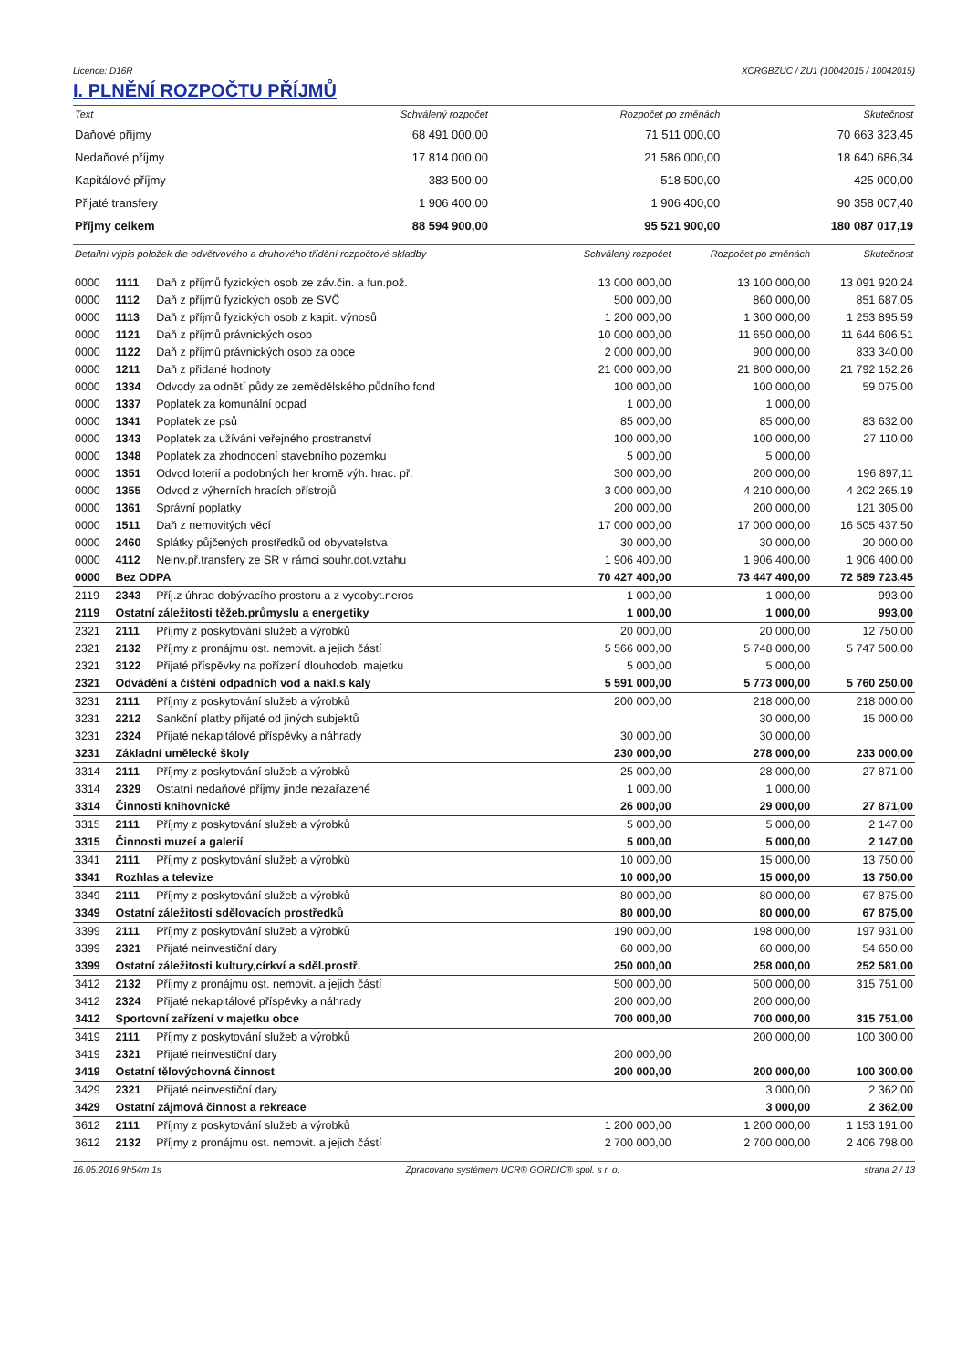Licence: D16R XCRGBZUC / ZU1 (10042015 / 10042015)
I. PLNĚNÍ ROZPOČTU PŘÍJMŮ
| Text | Schválený rozpočet | Rozpočet po změnách | Skutečnost |
| --- | --- | --- | --- |
| Daňové příjmy | 68 491 000,00 | 71 511 000,00 | 70 663 323,45 |
| Nedaňové příjmy | 17 814 000,00 | 21 586 000,00 | 18 640 686,34 |
| Kapitálové příjmy | 383 500,00 | 518 500,00 | 425 000,00 |
| Přijaté transfery | 1 906 400,00 | 1 906 400,00 | 90 358 007,40 |
| Příjmy celkem | 88 594 900,00 | 95 521 900,00 | 180 087 017,19 |
| Detailní výpis položek dle odvětvového a druhového třídění rozpočtové skladby | | | Schválený rozpočet | Rozpočet po změnách | Skutečnost |
| --- | --- | --- | --- | --- | --- |
| 0000 | 1111 | Daň z příjmů fyzických osob ze záv.čin. a fun.pož. | 13 000 000,00 | 13 100 000,00 | 13 091 920,24 |
| 0000 | 1112 | Daň z příjmů fyzických osob ze SVČ | 500 000,00 | 860 000,00 | 851 687,05 |
| 0000 | 1113 | Daň z příjmů fyzických osob z kapit. výnosů | 1 200 000,00 | 1 300 000,00 | 1 253 895,59 |
| 0000 | 1121 | Daň z příjmů právnických osob | 10 000 000,00 | 11 650 000,00 | 11 644 606,51 |
| 0000 | 1122 | Daň z příjmů právnických osob za obce | 2 000 000,00 | 900 000,00 | 833 340,00 |
| 0000 | 1211 | Daň z přidané hodnoty | 21 000 000,00 | 21 800 000,00 | 21 792 152,26 |
| 0000 | 1334 | Odvody za odnětí půdy ze zemědělského půdního fond | 100 000,00 | 100 000,00 | 59 075,00 |
| 0000 | 1337 | Poplatek za komunální odpad | 1 000,00 | 1 000,00 | |
| 0000 | 1341 | Poplatek ze psů | 85 000,00 | 85 000,00 | 83 632,00 |
| 0000 | 1343 | Poplatek za užívání veřejného prostranství | 100 000,00 | 100 000,00 | 27 110,00 |
| 0000 | 1348 | Poplatek za zhodnocení stavebního pozemku | 5 000,00 | 5 000,00 | |
| 0000 | 1351 | Odvod loterií a podobných her kromě výh. hrac. př. | 300 000,00 | 200 000,00 | 196 897,11 |
| 0000 | 1355 | Odvod z výherních hracích přístrojů | 3 000 000,00 | 4 210 000,00 | 4 202 265,19 |
| 0000 | 1361 | Správní poplatky | 200 000,00 | 200 000,00 | 121 305,00 |
| 0000 | 1511 | Daň z nemovitých věcí | 17 000 000,00 | 17 000 000,00 | 16 505 437,50 |
| 0000 | 2460 | Splátky půjčených prostředků od obyvatelstva | 30 000,00 | 30 000,00 | 20 000,00 |
| 0000 | 4112 | Neinv.př.transfery ze SR v rámci souhr.dot.vztahu | 1 906 400,00 | 1 906 400,00 | 1 906 400,00 |
| 0000 | Bez ODPA | | 70 427 400,00 | 73 447 400,00 | 72 589 723,45 |
| 2119 | 2343 | Příj.z úhrad dobývacího prostoru a z vydobyt.neros | 1 000,00 | 1 000,00 | 993,00 |
| 2119 | Ostatní záležitosti těžeb.průmyslu a energetiky | | 1 000,00 | 1 000,00 | 993,00 |
| 2321 | 2111 | Příjmy z poskytování služeb a výrobků | 20 000,00 | 20 000,00 | 12 750,00 |
| 2321 | 2132 | Příjmy z pronájmu ost. nemovit. a jejich částí | 5 566 000,00 | 5 748 000,00 | 5 747 500,00 |
| 2321 | 3122 | Přijaté příspěvky na pořízení dlouhodob. majetku | 5 000,00 | 5 000,00 | |
| 2321 | Odvádění a čištění odpadních vod a nakl.s kaly | | 5 591 000,00 | 5 773 000,00 | 5 760 250,00 |
| 3231 | 2111 | Příjmy z poskytování služeb a výrobků | 200 000,00 | 218 000,00 | 218 000,00 |
| 3231 | 2212 | Sankční platby přijaté od jiných subjektů | | 30 000,00 | 15 000,00 |
| 3231 | 2324 | Přijaté nekapitálové příspěvky a náhrady | 30 000,00 | 30 000,00 | |
| 3231 | Základní umělecké školy | | 230 000,00 | 278 000,00 | 233 000,00 |
| 3314 | 2111 | Příjmy z poskytování služeb a výrobků | 25 000,00 | 28 000,00 | 27 871,00 |
| 3314 | 2329 | Ostatní nedaňové příjmy jinde nezařazené | 1 000,00 | 1 000,00 | |
| 3314 | Činnosti knihovnické | | 26 000,00 | 29 000,00 | 27 871,00 |
| 3315 | 2111 | Příjmy z poskytování služeb a výrobků | 5 000,00 | 5 000,00 | 2 147,00 |
| 3315 | Činnosti muzeí a galerií | | 5 000,00 | 5 000,00 | 2 147,00 |
| 3341 | 2111 | Příjmy z poskytování služeb a výrobků | 10 000,00 | 15 000,00 | 13 750,00 |
| 3341 | Rozhlas a televize | | 10 000,00 | 15 000,00 | 13 750,00 |
| 3349 | 2111 | Příjmy z poskytování služeb a výrobků | 80 000,00 | 80 000,00 | 67 875,00 |
| 3349 | Ostatní záležitosti sdělovacích prostředků | | 80 000,00 | 80 000,00 | 67 875,00 |
| 3399 | 2111 | Příjmy z poskytování služeb a výrobků | 190 000,00 | 198 000,00 | 197 931,00 |
| 3399 | 2321 | Přijaté neinvestiční dary | 60 000,00 | 60 000,00 | 54 650,00 |
| 3399 | Ostatní záležitosti kultury,církví a sděl.prostř. | | 250 000,00 | 258 000,00 | 252 581,00 |
| 3412 | 2132 | Příjmy z pronájmu ost. nemovit. a jejich částí | 500 000,00 | 500 000,00 | 315 751,00 |
| 3412 | 2324 | Přijaté nekapitálové příspěvky a náhrady | 200 000,00 | 200 000,00 | |
| 3412 | Sportovní zařízení v majetku obce | | 700 000,00 | 700 000,00 | 315 751,00 |
| 3419 | 2111 | Příjmy z poskytování služeb a výrobků | | 200 000,00 | 100 300,00 |
| 3419 | 2321 | Přijaté neinvestiční dary | 200 000,00 | | |
| 3419 | Ostatní tělovýchovná činnost | | 200 000,00 | 200 000,00 | 100 300,00 |
| 3429 | 2321 | Přijaté neinvestiční dary | | 3 000,00 | 2 362,00 |
| 3429 | Ostatní zájmová činnost a rekreace | | | 3 000,00 | 2 362,00 |
| 3612 | 2111 | Příjmy z poskytování služeb a výrobků | 1 200 000,00 | 1 200 000,00 | 1 153 191,00 |
| 3612 | 2132 | Příjmy z pronájmu ost. nemovit. a jejich částí | 2 700 000,00 | 2 700 000,00 | 2 406 798,00 |
16.05.2016 9h54m 1s Zpracováno systémem UCR® GORDIC® spol. s r. o. strana 2 / 13